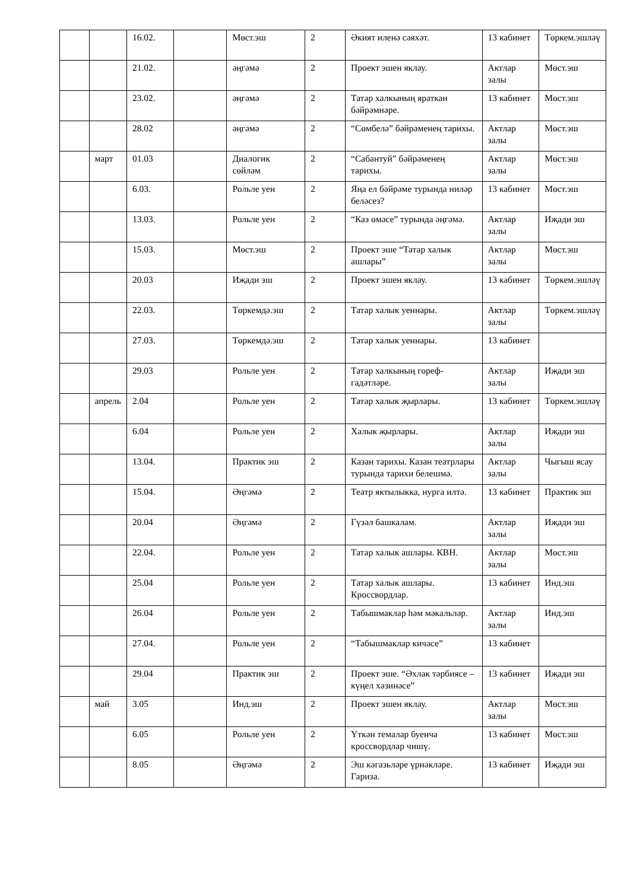| | | 16.02. | | Мөст.эш | 2 | Әкият иленә сәяхәт. | 13 кабинет | Төркем.эшләү |
| | | 21.02. | | әңгәмә | 2 | Проект эшен яклау. | Актлар залы | Мөст.эш |
| | | 23.02. | | әңгәмә | 2 | Татар халкының яраткан бәйрәмнәре. | 13 кабинет | Мөст.эш |
| | | 28.02 | | әңгәмә | 2 | “Сөмбелә” бәйрәменең тарихы. | Актлар залы | Мөст.эш |
| | март | 01.03 | | Диалогик сөйләм | 2 | “Сабантуй” бәйрәменең тарихы. | Актлар залы | Мөст.эш |
| | | 6.03. | | Рольле уен | 2 | Яңа ел бәйрәме турында ниләр беләсез? | 13 кабинет | Мөст.эш |
| | | 13.03. | | Рольле уен | 2 | “Каз өмәсе” турында әңгәмә. | Актлар залы | Иҗади эш |
| | | 15.03. | | Мөст.эш | 2 | Проект эше “Татар халык ашлары” | Актлар залы | Мөст.эш |
| | | 20.03 | | Иҗади эш | 2 | Проект эшен яклау. | 13 кабинет | Төркем.эшләү |
| | | 22.03. | | Төркемдә.эш | 2 | Татар халык уеннары. | Актлар залы | Төркем.эшләү |
| | | 27.03. | | Төркемдә.эш | 2 | Татар халык уеннары. | 13 кабинет | |
| | | 29.03 | | Рольле уен | 2 | Татар халкының гореф-гадәтләре. | Актлар залы | Иҗади эш |
| | апрель | 2.04 | | Рольле уен | 2 | Татар халык җырлары. | 13 кабинет | Төркем.эшләү |
| | | 6.04 | | Рольле уен | 2 | Халык җырлары. | Актлар залы | Иҗади эш |
| | | 13.04. | | Практик эш | 2 | Казан тарихы. Казан театрлары турында тарихи белешмә. | Актлар залы | Чыгыш ясау |
| | | 15.04. | | Әңгәмә | 2 | Театр яктылыкка, нурга илтә. | 13 кабинет | Практик эш |
| | | 20.04 | | Әңгәмә | 2 | Гүзәл башкалам. | Актлар залы | Иҗади эш |
| | | 22.04. | | Рольле уен | 2 | Татар халык ашлары. КВН. | Актлар залы | Мөст.эш |
| | | 25.04 | | Рольле уен | 2 | Татар халык ашлары. Кроссвордлар. | 13 кабинет | Инд.эш |
| | | 26.04 | | Рольле уен | 2 | Табышмаклар һәм мәкальләр. | Актлар залы | Инд.эш |
| | | 27.04. | | Рольле уен | 2 | “Табышмаклар кичәсе” | 13 кабинет | |
| | | 29.04 | | Практик эш | 2 | Проект эше. “Әхлак тәрбиясе – күңел хәзинәсе” | 13 кабинет | Иҗади эш |
| | май | 3.05 | | Инд.эш | 2 | Проект эшен яклау. | Актлар залы | Мөст.эш |
| | | 6.05 | | Рольле уен | 2 | Үткән темалар буенча кроссвордлар чишү. | 13 кабинет | Мөст.эш |
| | | 8.05 | | Әңгәмә | 2 | Эш кәгазьләре үрнәкләре. Гариза. | 13 кабинет | Иҗади эш |